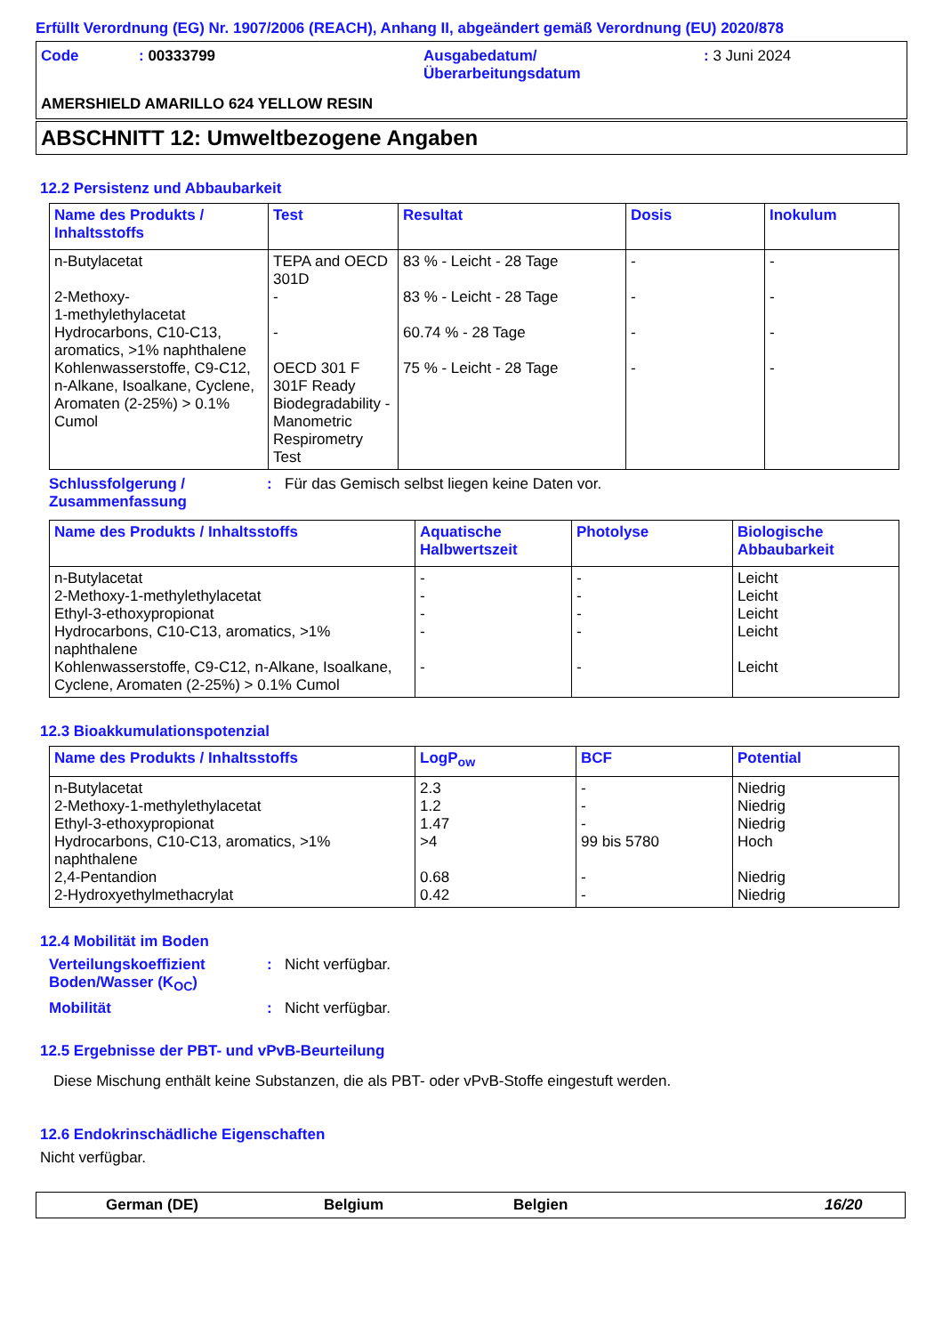Erfüllt Verordnung (EG) Nr. 1907/2006 (REACH), Anhang II, abgeändert gemäß Verordnung (EU) 2020/878
| Code | : 00333799 | Ausgabedatum/ Überarbeitungsdatum | : 3 Juni 2024 |
AMERSHIELD AMARILLO 624 YELLOW RESIN
ABSCHNITT 12: Umweltbezogene Angaben
12.2 Persistenz und Abbaubarkeit
| Name des Produkts / Inhaltsstoffs | Test | Resultat | Dosis | Inokulum |
| --- | --- | --- | --- | --- |
| n-Butylacetat 2-Methoxy- 1-methylethylacetat Hydrocarbons, C10-C13, aromatics, >1% naphthalene Kohlenwasserstoffe, C9-C12, n-Alkane, Isoalkane, Cyclene, Aromaten (2-25%) > 0.1% Cumol | TEPA and OECD 301D - - OECD 301 F 301F Ready Biodegradability - Manometric Respirometry Test | 83 % - Leicht - 28 Tage 83 % - Leicht - 28 Tage 60.74 % - 28 Tage 75 % - Leicht - 28 Tage | - - - - | - - - - |
Schlussfolgerung / Zusammenfassung
: Für das Gemisch selbst liegen keine Daten vor.
| Name des Produkts / Inhaltsstoffs | Aquatische Halbwertszeit | Photolyse | Biologische Abbaubarkeit |
| --- | --- | --- | --- |
| n-Butylacetat 2-Methoxy-1-methylethylacetat Ethyl-3-ethoxypropionat Hydrocarbons, C10-C13, aromatics, >1% naphthalene Kohlenwasserstoffe, C9-C12, n-Alkane, Isoalkane, Cyclene, Aromaten (2-25%) > 0.1% Cumol | - - - - - | - - - - - | Leicht Leicht Leicht Leicht Leicht |
12.3 Bioakkumulationspotenzial
| Name des Produkts / Inhaltsstoffs | LogP<sub>ow</sub> | BCF | Potential |
| --- | --- | --- | --- |
| n-Butylacetat 2-Methoxy-1-methylethylacetat Ethyl-3-ethoxypropionat Hydrocarbons, C10-C13, aromatics, >1% naphthalene 2,4-Pentandion 2-Hydroxyethylmethacrylat | 2.3 1.2 1.47 >4 0.68 0.42 | - - - 99 bis 5780 - - | Niedrig Niedrig Niedrig Hoch Niedrig Niedrig |
12.4 Mobilität im Boden
Verteilungskoeffizient Boden/Wasser (K<sub>OC</sub>)
: Nicht verfügbar.
Mobilität : Nicht verfügbar.
12.5 Ergebnisse der PBT- und vPvB-Beurteilung
Diese Mischung enthält keine Substanzen, die als PBT- oder vPvB-Stoffe eingestuft werden.
12.6 Endokrinschädliche Eigenschaften
Nicht verfügbar.
German (DE) Belgium Belgien 16/20